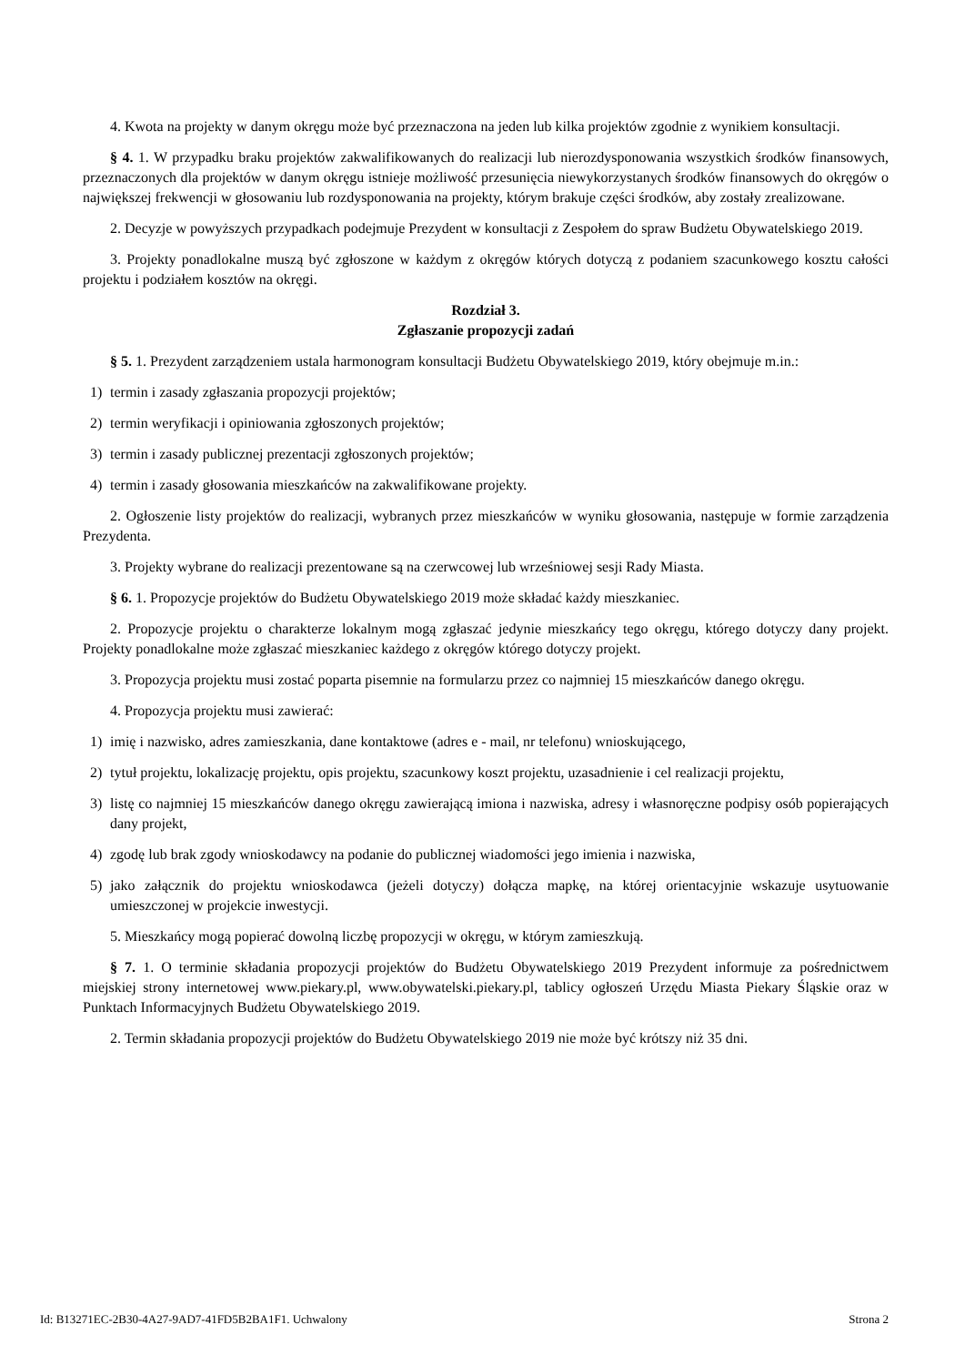4. Kwota na projekty w danym okręgu może być przeznaczona na jeden lub kilka projektów zgodnie z wynikiem konsultacji.
§ 4. 1. W przypadku braku projektów zakwalifikowanych do realizacji lub nierozdysponowania wszystkich środków finansowych, przeznaczonych dla projektów w danym okręgu istnieje możliwość przesunięcia niewykorzystanych środków finansowych do okręgów o największej frekwencji w głosowaniu lub rozdysponowania na projekty, którym brakuje części środków, aby zostały zrealizowane.
2. Decyzje w powyższych przypadkach podejmuje Prezydent w konsultacji z Zespołem do spraw Budżetu Obywatelskiego 2019.
3. Projekty ponadlokalne muszą być zgłoszone w każdym z okręgów których dotyczą z podaniem szacunkowego kosztu całości projektu i podziałem kosztów na okręgi.
Rozdział 3.
Zgłaszanie propozycji zadań
§ 5. 1. Prezydent zarządzeniem ustala harmonogram konsultacji Budżetu Obywatelskiego 2019, który obejmuje m.in.:
1) termin i zasady zgłaszania propozycji projektów;
2) termin weryfikacji i opiniowania zgłoszonych projektów;
3) termin i zasady publicznej prezentacji zgłoszonych projektów;
4) termin i zasady głosowania mieszkańców na zakwalifikowane projekty.
2. Ogłoszenie listy projektów do realizacji, wybranych przez mieszkańców w wyniku głosowania, następuje w formie zarządzenia Prezydenta.
3. Projekty wybrane do realizacji prezentowane są na czerwcowej lub wrześniowej sesji Rady Miasta.
§ 6. 1. Propozycje projektów do Budżetu Obywatelskiego 2019 może składać każdy mieszkaniec.
2. Propozycje projektu o charakterze lokalnym mogą zgłaszać jedynie mieszkańcy tego okręgu, którego dotyczy dany projekt. Projekty ponadlokalne może zgłaszać mieszkaniec każdego z okręgów którego dotyczy projekt.
3. Propozycja projektu musi zostać poparta pisemnie na formularzu przez co najmniej 15 mieszkańców danego okręgu.
4. Propozycja projektu musi zawierać:
1) imię i nazwisko, adres zamieszkania, dane kontaktowe (adres e - mail, nr telefonu) wnioskującego,
2) tytuł projektu, lokalizację projektu, opis projektu, szacunkowy koszt projektu, uzasadnienie i cel realizacji projektu,
3) listę co najmniej 15 mieszkańców danego okręgu zawierającą imiona i nazwiska, adresy i własnoręczne podpisy osób popierających dany projekt,
4) zgodę lub brak zgody wnioskodawcy na podanie do publicznej wiadomości jego imienia i nazwiska,
5) jako załącznik do projektu wnioskodawca (jeżeli dotyczy) dołącza mapkę, na której orientacyjnie wskazuje usytuowanie umieszczonej w projekcie inwestycji.
5. Mieszkańcy mogą popierać dowolną liczbę propozycji w okręgu, w którym zamieszkują.
§ 7. 1. O terminie składania propozycji projektów do Budżetu Obywatelskiego 2019 Prezydent informuje za pośrednictwem miejskiej strony internetowej www.piekary.pl, www.obywatelski.piekary.pl, tablicy ogłoszeń Urzędu Miasta Piekary Śląskie oraz w Punktach Informacyjnych Budżetu Obywatelskiego 2019.
2. Termin składania propozycji projektów do Budżetu Obywatelskiego 2019 nie może być krótszy niż 35 dni.
Id: B13271EC-2B30-4A27-9AD7-41FD5B2BA1F1. Uchwalony Strona 2